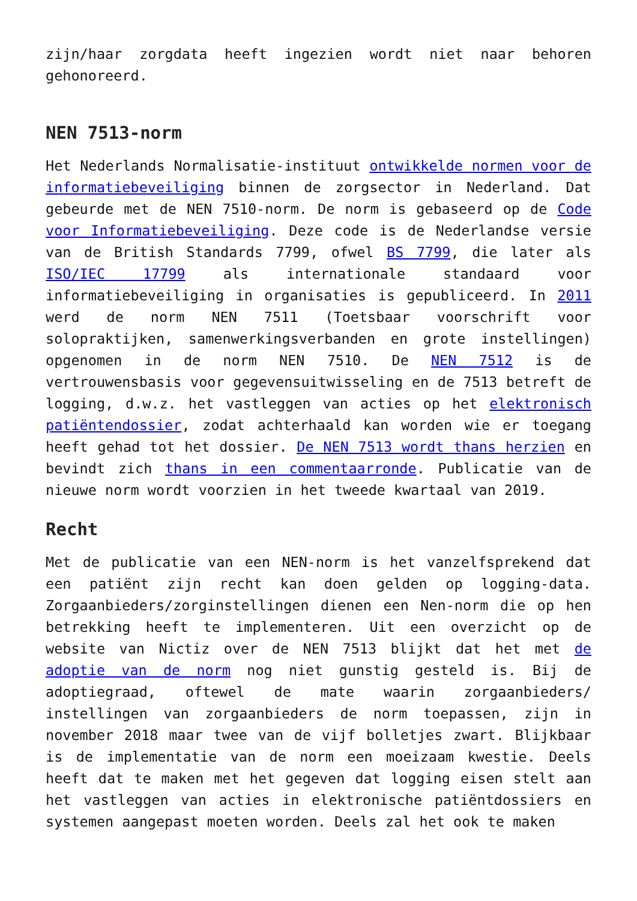zijn/haar zorgdata heeft ingezien wordt niet naar behoren gehonoreerd.
NEN 7513-norm
Het Nederlands Normalisatie-instituut ontwikkelde normen voor de informatiebeveiliging binnen de zorgsector in Nederland. Dat gebeurde met de NEN 7510-norm. De norm is gebaseerd op de Code voor Informatiebeveiliging. Deze code is de Nederlandse versie van de British Standards 7799, ofwel BS 7799, die later als ISO/IEC 17799 als internationale standaard voor informatiebeveiliging in organisaties is gepubliceerd. In 2011 werd de norm NEN 7511 (Toetsbaar voorschrift voor solopraktijken, samenwerkingsverbanden en grote instellingen) opgenomen in de norm NEN 7510. De NEN 7512 is de vertrouwensbasis voor gegevensuitwisseling en de 7513 betreft de logging, d.w.z. het vastleggen van acties op het elektronisch patiëntendossier, zodat achterhaald kan worden wie er toegang heeft gehad tot het dossier. De NEN 7513 wordt thans herzien en bevindt zich thans in een commentaarronde. Publicatie van de nieuwe norm wordt voorzien in het tweede kwartaal van 2019.
Recht
Met de publicatie van een NEN-norm is het vanzelfsprekend dat een patiënt zijn recht kan doen gelden op logging-data. Zorgaanbieders/zorginstellingen dienen een Nen-norm die op hen betrekking heeft te implementeren. Uit een overzicht op de website van Nictiz over de NEN 7513 blijkt dat het met de adoptie van de norm nog niet gunstig gesteld is. Bij de adoptiegraad, oftewel de mate waarin zorgaanbieders/ instellingen van zorgaanbieders de norm toepassen, zijn in november 2018 maar twee van de vijf bolletjes zwart. Blijkbaar is de implementatie van de norm een moeizaam kwestie. Deels heeft dat te maken met het gegeven dat logging eisen stelt aan het vastleggen van acties in elektronische patiëntdossiers en systemen aangepast moeten worden. Deels zal het ook te maken